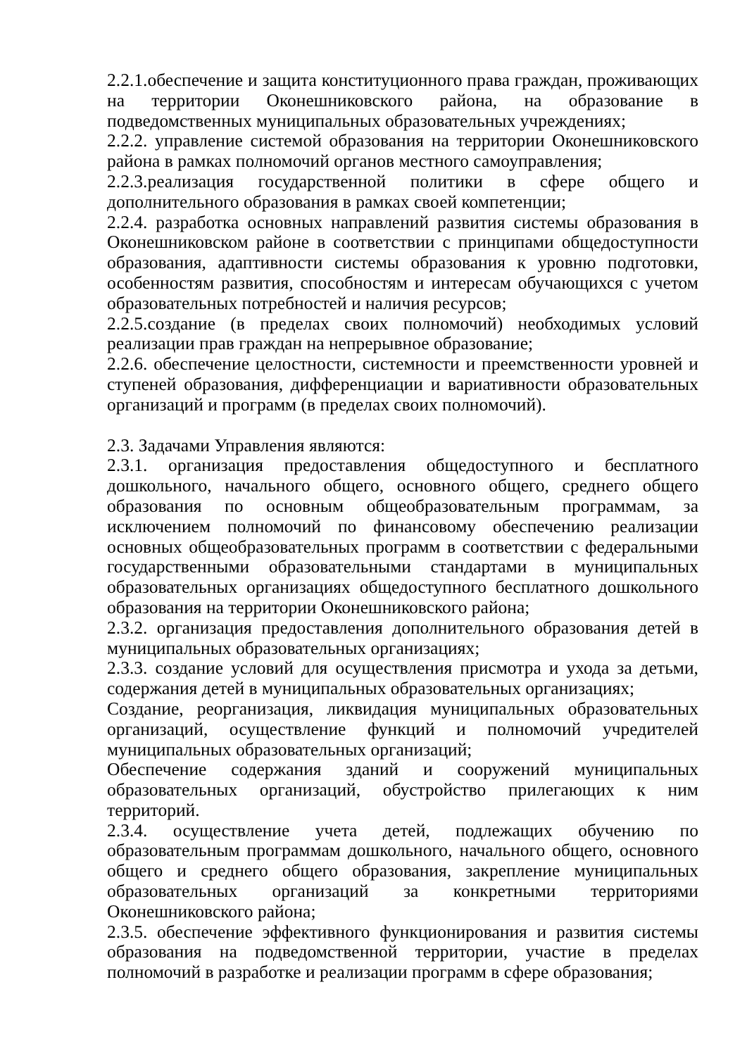2.2.1.обеспечение и защита конституционного права граждан, проживающих на территории Оконешниковского района, на образование в подведомственных муниципальных образовательных учреждениях;
2.2.2. управление системой образования на территории Оконешниковского района в рамках полномочий органов местного самоуправления;
2.2.3.реализация государственной политики в сфере общего и дополнительного образования в рамках своей компетенции;
2.2.4. разработка основных направлений развития системы образования в Оконешниковском районе в соответствии с принципами общедоступности образования, адаптивности системы образования к уровню подготовки, особенностям развития, способностям и интересам обучающихся с учетом образовательных потребностей и наличия ресурсов;
2.2.5.создание (в пределах своих полномочий) необходимых условий реализации прав граждан на непрерывное образование;
2.2.6. обеспечение целостности, системности и преемственности уровней и ступеней образования, дифференциации и вариативности образовательных организаций и программ (в пределах своих полномочий).
2.3. Задачами Управления являются:
2.3.1. организация предоставления общедоступного и бесплатного дошкольного, начального общего, основного общего, среднего общего образования по основным общеобразовательным программам, за исключением полномочий по финансовому обеспечению реализации основных общеобразовательных программ в соответствии с федеральными государственными образовательными стандартами в муниципальных образовательных организациях общедоступного бесплатного дошкольного образования на территории Оконешниковского района;
2.3.2. организация предоставления дополнительного образования детей в муниципальных образовательных организациях;
2.3.3. создание условий для осуществления присмотра и ухода за детьми, содержания детей в муниципальных образовательных организациях;
Создание, реорганизация, ликвидация муниципальных образовательных организаций, осуществление функций и полномочий учредителей муниципальных образовательных организаций;
Обеспечение содержания зданий и сооружений муниципальных образовательных организаций, обустройство прилегающих к ним территорий.
2.3.4. осуществление учета детей, подлежащих обучению по образовательным программам дошкольного, начального общего, основного общего и среднего общего образования, закрепление муниципальных образовательных организаций за конкретными территориями Оконешниковского района;
2.3.5. обеспечение эффективного функционирования и развития системы образования на подведомственной территории, участие в пределах полномочий в разработке и реализации программ в сфере образования;